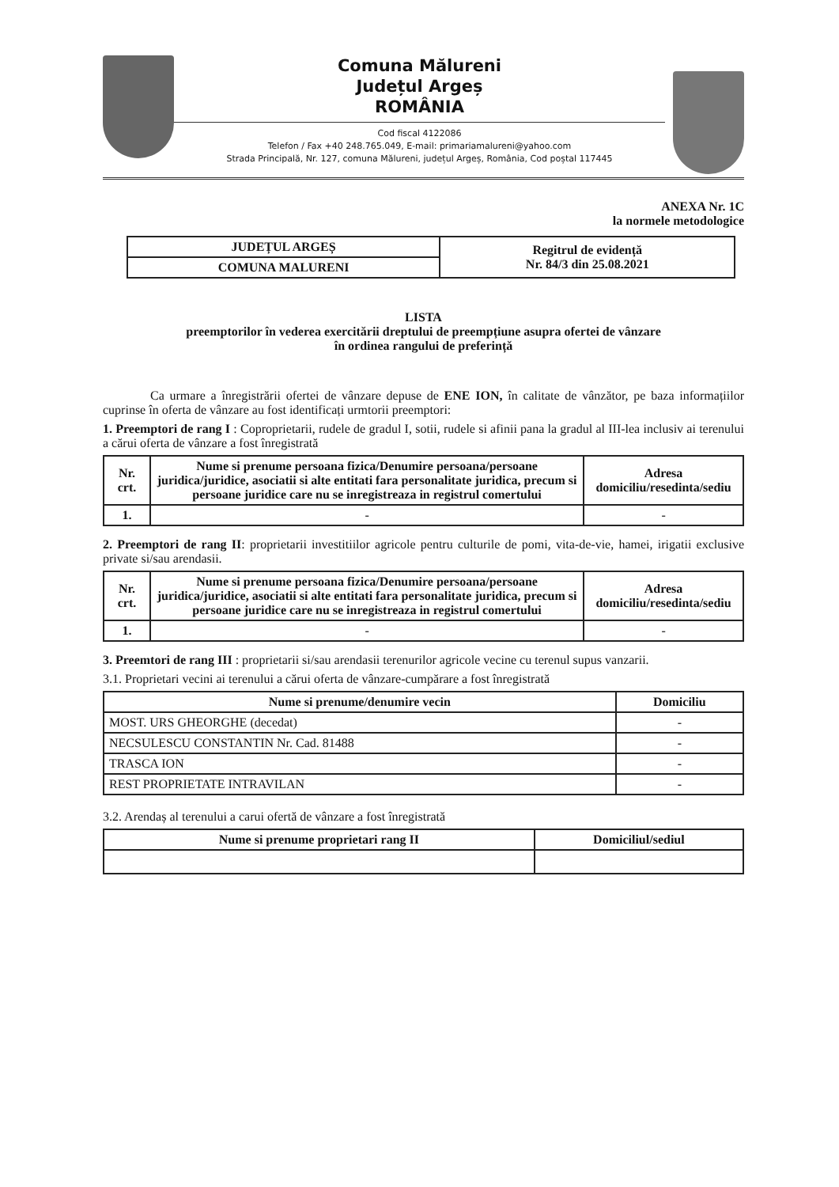Comuna Mălureni
Județul Argeș
ROMÂNIA
Cod fiscal 4122086
Telefon / Fax +40 248.765.049, E-mail: primariamalureni@yahoo.com
Strada Principală, Nr. 127, comuna Mălureni, județul Argeș, România, Cod poștal 117445
ANEXA Nr. 1C
la normele metodologice
| JUDEȚUL ARGEȘ | Regitrul de evidență Nr. 84/3 din 25.08.2021 |
| COMUNA MALURENI | |
LISTA
preemptorilor în vederea exercitării dreptului de preempțiune asupra ofertei de vânzare
în ordinea rangului de preferință
Ca urmare a înregistrării ofertei de vânzare depuse de ENE ION, în calitate de vânzător, pe baza informațiilor cuprinse în oferta de vânzare au fost identificați urmtorii preemptori:
1. Preemptori de rang I : Coproprietarii, rudele de gradul I, sotii, rudele si afinii pana la gradul al III-lea inclusiv ai terenului a cărui oferta de vânzare a fost înregistrată
| Nr. crt. | Nume si prenume persoana fizica/Denumire persoana/persoane juridica/juridice, asociatii si alte entitati fara personalitate juridica, precum si persoane juridice care nu se inregistreaza in registrul comertului | Adresa domiciliu/resedinta/sediu |
| --- | --- | --- |
| 1. | - | - |
2. Preemptori de rang II: proprietarii investitiilor agricole pentru culturile de pomi, vita-de-vie, hamei, irigatii exclusive private si/sau arendasii.
| Nr. crt. | Nume si prenume persoana fizica/Denumire persoana/persoane juridica/juridice, asociatii si alte entitati fara personalitate juridica, precum si persoane juridice care nu se inregistreaza in registrul comertului | Adresa domiciliu/resedinta/sediu |
| --- | --- | --- |
| 1. | - | - |
3. Preemtori de rang III : proprietarii si/sau arendasii terenurilor agricole vecine cu terenul supus vanzarii.
3.1. Proprietari vecini ai terenului a cărui oferta de vânzare-cumpărare a fost înregistrată
| Nume si prenume/denumire vecin | Domiciliu |
| --- | --- |
| MOST. URS GHEORGHE (decedat) | - |
| NECSULESCU CONSTANTIN Nr. Cad. 81488 | - |
| TRASCA ION | - |
| REST PROPRIETATE INTRAVILAN | - |
3.2. Arendaș al terenului a carui ofertă de vânzare a fost înregistrată
| Nume si prenume proprietari rang II | Domiciliul/sediul |
| --- | --- |